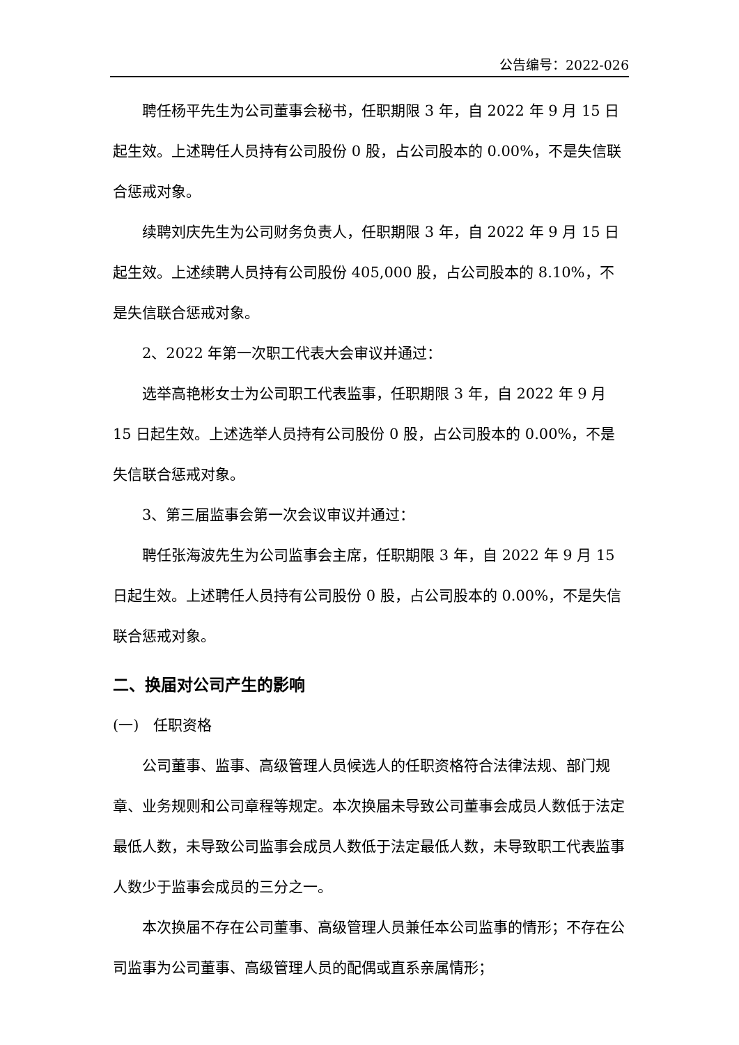公告编号：2022-026
聘任杨平先生为公司董事会秘书，任职期限 3 年，自 2022 年 9 月 15 日起生效。上述聘任人员持有公司股份 0 股，占公司股本的 0.00%，不是失信联合惩戒对象。
续聘刘庆先生为公司财务负责人，任职期限 3 年，自 2022 年 9 月 15 日起生效。上述续聘人员持有公司股份 405,000 股，占公司股本的 8.10%，不是失信联合惩戒对象。
2、2022 年第一次职工代表大会审议并通过：
选举高艳彬女士为公司职工代表监事，任职期限 3 年，自 2022 年 9 月 15 日起生效。上述选举人员持有公司股份 0 股，占公司股本的 0.00%，不是失信联合惩戒对象。
3、第三届监事会第一次会议审议并通过：
聘任张海波先生为公司监事会主席，任职期限 3 年，自 2022 年 9 月 15 日起生效。上述聘任人员持有公司股份 0 股，占公司股本的 0.00%，不是失信联合惩戒对象。
二、换届对公司产生的影响
(一)　任职资格
公司董事、监事、高级管理人员候选人的任职资格符合法律法规、部门规章、业务规则和公司章程等规定。本次换届未导致公司董事会成员人数低于法定最低人数，未导致公司监事会成员人数低于法定最低人数，未导致职工代表监事人数少于监事会成员的三分之一。
本次换届不存在公司董事、高级管理人员兼任本公司监事的情形；不存在公司监事为公司董事、高级管理人员的配偶或直系亲属情形；